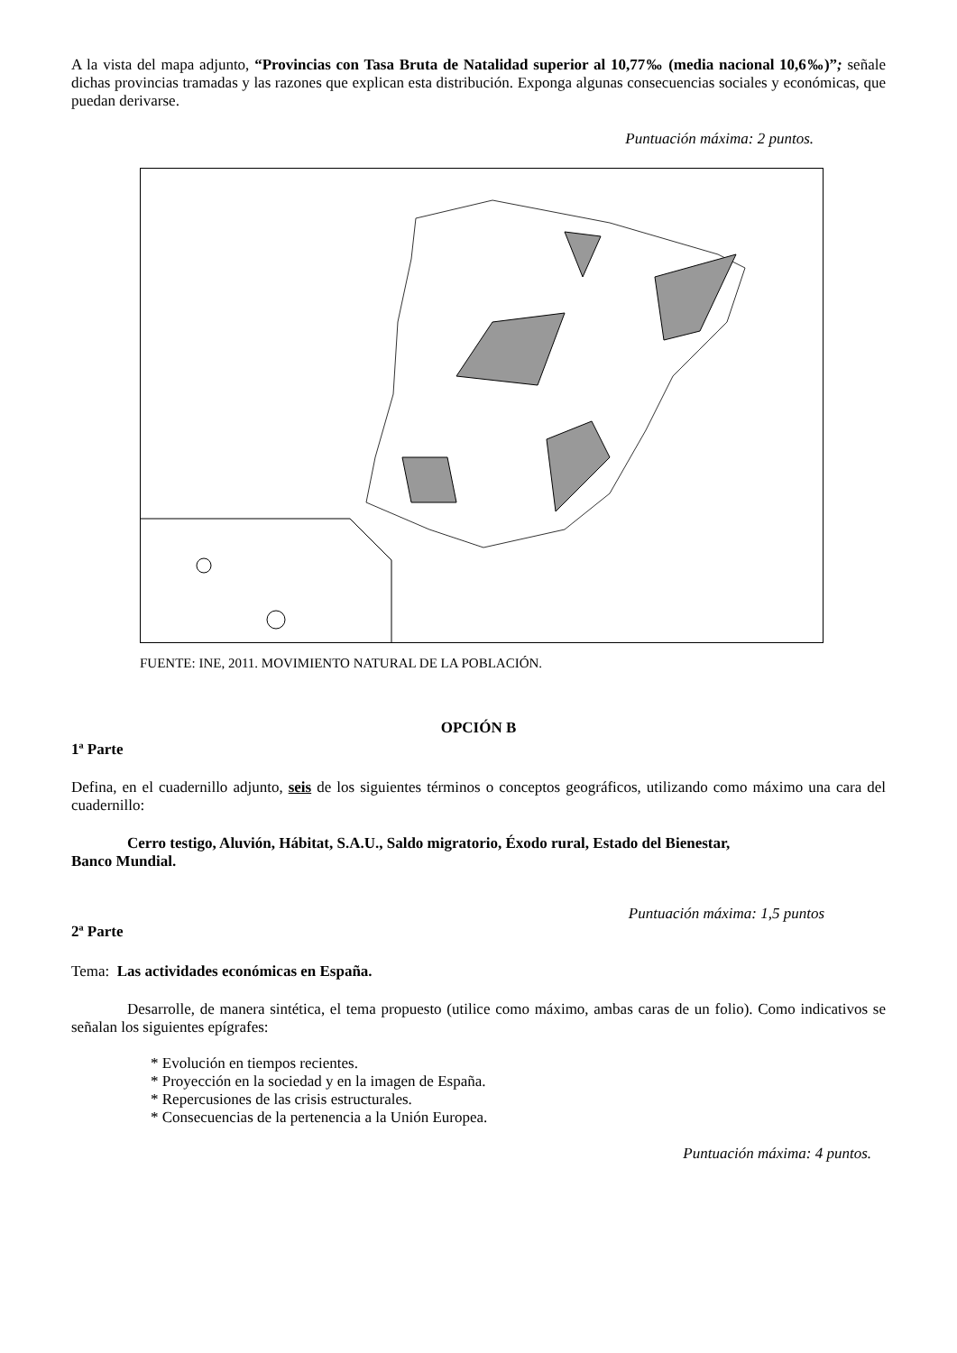A la vista del mapa adjunto, “Provincias con Tasa Bruta de Natalidad superior al 10,77‰ (media nacional 10,6‰)”; señale dichas provincias tramadas y las razones que explican esta distribución. Exponga algunas consecuencias sociales y económicas, que puedan derivarse.
Puntuación máxima: 2 puntos.
FUENTE: INE, 2011. MOVIMIENTO NATURAL DE LA POBLACIÓN.
OPCIÓN B
1ª Parte
Defina, en el cuadernillo adjunto, seis de los siguientes términos o conceptos geográficos, utilizando como máximo una cara del cuadernillo:
Cerro testigo, Aluvión, Hábitat, S.A.U., Saldo migratorio, Éxodo rural, Estado del Bienestar,
Banco Mundial.
Puntuación máxima: 1,5 puntos
2ª Parte
Tema: Las actividades económicas en España.
Desarrolle, de manera sintética, el tema propuesto (utilice como máximo, ambas caras de un folio). Como indicativos se señalan los siguientes epígrafes:
* Evolución en tiempos recientes.
* Proyección en la sociedad y en la imagen de España.
* Repercusiones de las crisis estructurales.
* Consecuencias de la pertenencia a la Unión Europea.
Puntuación máxima: 4 puntos.